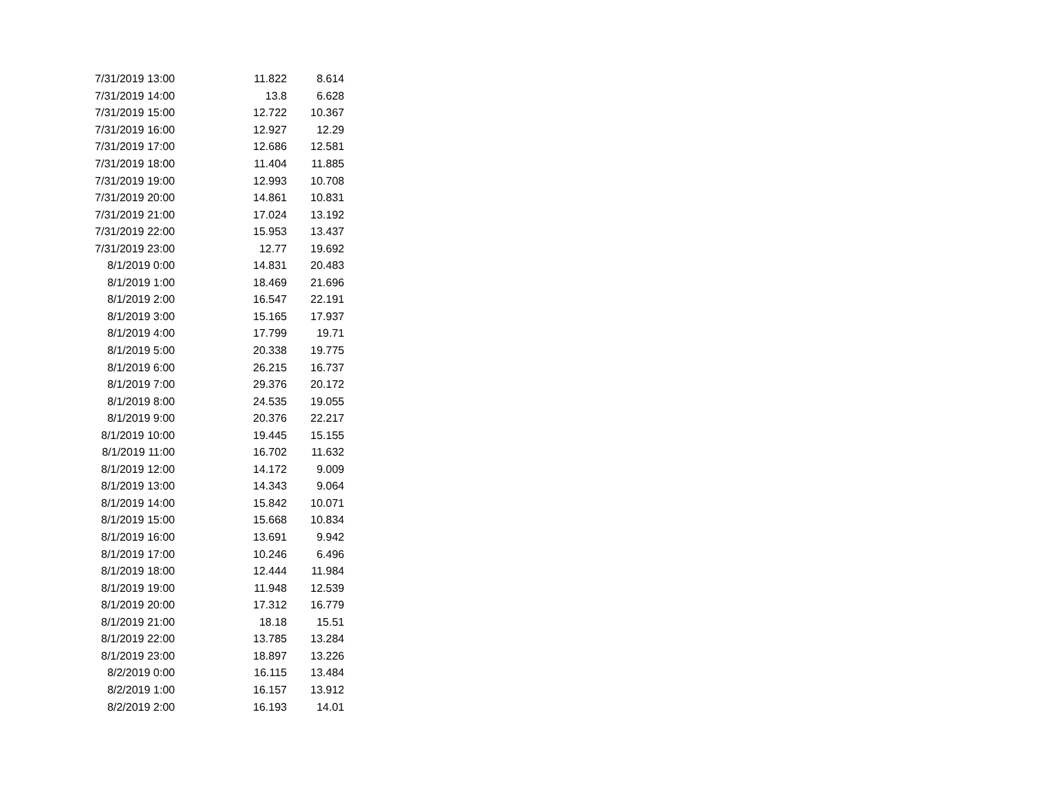| 7/31/2019 13:00 | 11.822 | 8.614 |
| 7/31/2019 14:00 | 13.8 | 6.628 |
| 7/31/2019 15:00 | 12.722 | 10.367 |
| 7/31/2019 16:00 | 12.927 | 12.29 |
| 7/31/2019 17:00 | 12.686 | 12.581 |
| 7/31/2019 18:00 | 11.404 | 11.885 |
| 7/31/2019 19:00 | 12.993 | 10.708 |
| 7/31/2019 20:00 | 14.861 | 10.831 |
| 7/31/2019 21:00 | 17.024 | 13.192 |
| 7/31/2019 22:00 | 15.953 | 13.437 |
| 7/31/2019 23:00 | 12.77 | 19.692 |
| 8/1/2019 0:00 | 14.831 | 20.483 |
| 8/1/2019 1:00 | 18.469 | 21.696 |
| 8/1/2019 2:00 | 16.547 | 22.191 |
| 8/1/2019 3:00 | 15.165 | 17.937 |
| 8/1/2019 4:00 | 17.799 | 19.71 |
| 8/1/2019 5:00 | 20.338 | 19.775 |
| 8/1/2019 6:00 | 26.215 | 16.737 |
| 8/1/2019 7:00 | 29.376 | 20.172 |
| 8/1/2019 8:00 | 24.535 | 19.055 |
| 8/1/2019 9:00 | 20.376 | 22.217 |
| 8/1/2019 10:00 | 19.445 | 15.155 |
| 8/1/2019 11:00 | 16.702 | 11.632 |
| 8/1/2019 12:00 | 14.172 | 9.009 |
| 8/1/2019 13:00 | 14.343 | 9.064 |
| 8/1/2019 14:00 | 15.842 | 10.071 |
| 8/1/2019 15:00 | 15.668 | 10.834 |
| 8/1/2019 16:00 | 13.691 | 9.942 |
| 8/1/2019 17:00 | 10.246 | 6.496 |
| 8/1/2019 18:00 | 12.444 | 11.984 |
| 8/1/2019 19:00 | 11.948 | 12.539 |
| 8/1/2019 20:00 | 17.312 | 16.779 |
| 8/1/2019 21:00 | 18.18 | 15.51 |
| 8/1/2019 22:00 | 13.785 | 13.284 |
| 8/1/2019 23:00 | 18.897 | 13.226 |
| 8/2/2019 0:00 | 16.115 | 13.484 |
| 8/2/2019 1:00 | 16.157 | 13.912 |
| 8/2/2019 2:00 | 16.193 | 14.01 |